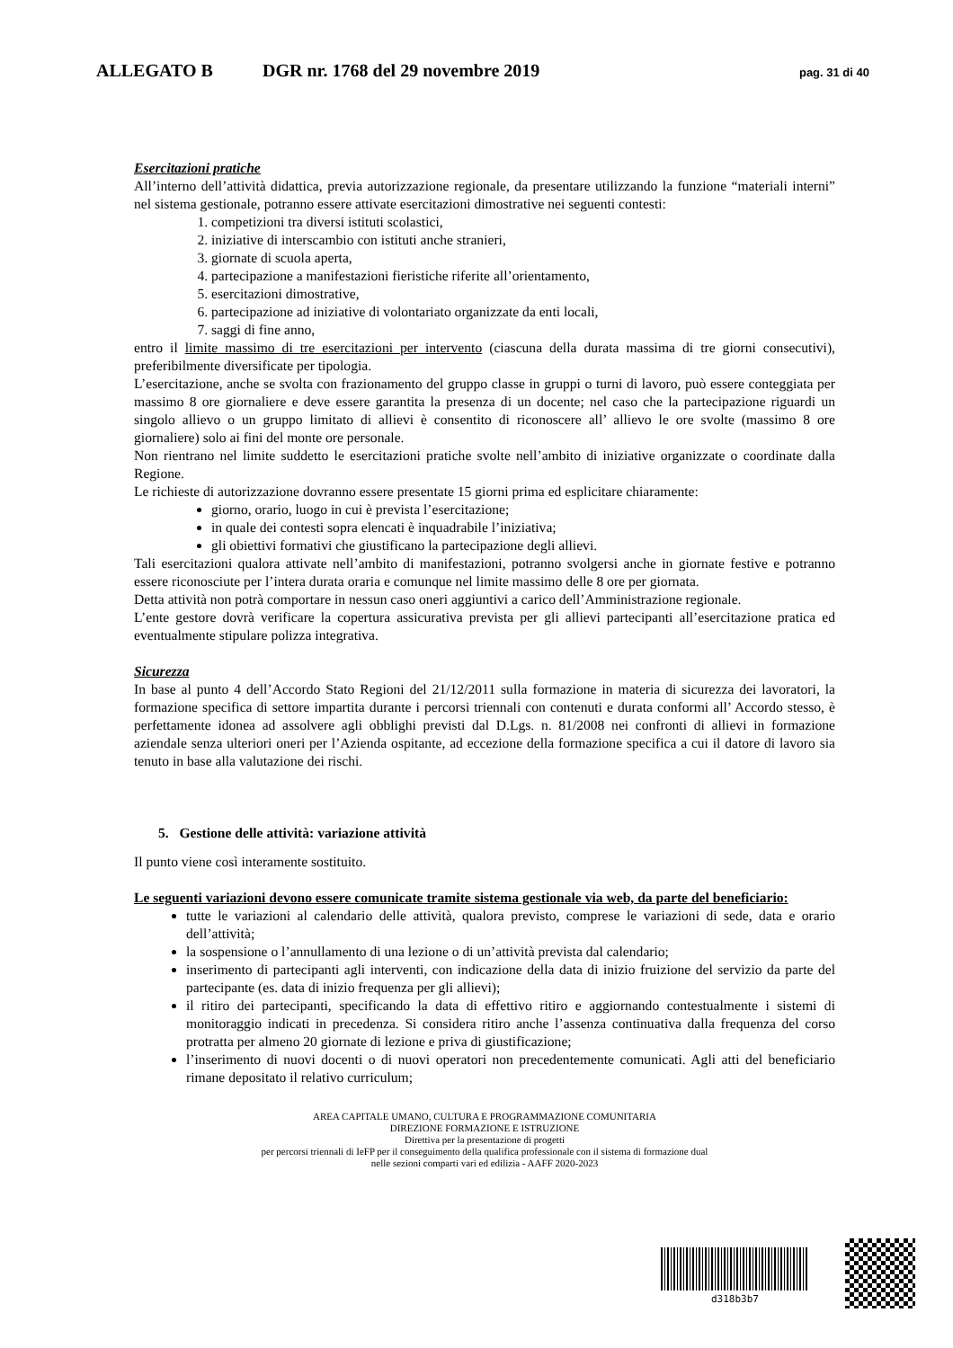ALLEGATO B DGR nr. 1768 del 29 novembre 2019 pag. 31 di 40
Esercitazioni pratiche
All’interno dell’attività didattica, previa autorizzazione regionale, da presentare utilizzando la funzione “materiali interni” nel sistema gestionale, potranno essere attivate esercitazioni dimostrative nei seguenti contesti:
1. competizioni tra diversi istituti scolastici,
2. iniziative di interscambio con istituti anche stranieri,
3. giornate di scuola aperta,
4. partecipazione a manifestazioni fieristiche riferite all’orientamento,
5. esercitazioni dimostrative,
6. partecipazione ad iniziative di volontariato organizzate da enti locali,
7. saggi di fine anno,
entro il limite massimo di tre esercitazioni per intervento (ciascuna della durata massima di tre giorni consecutivi), preferibilmente diversificate per tipologia.
L’esercitazione, anche se svolta con frazionamento del gruppo classe in gruppi o turni di lavoro, può essere conteggiata per massimo 8 ore giornaliere e deve essere garantita la presenza di un docente; nel caso che la partecipazione riguardi un singolo allievo o un gruppo limitato di allievi è consentito di riconoscere all’ allievo le ore svolte (massimo 8 ore giornaliere) solo ai fini del monte ore personale.
Non rientrano nel limite suddetto le esercitazioni pratiche svolte nell’ambito di iniziative organizzate o coordinate dalla Regione.
Le richieste di autorizzazione dovranno essere presentate 15 giorni prima ed esplicitare chiaramente:
giorno, orario, luogo in cui è prevista l’esercitazione;
in quale dei contesti sopra elencati è inquadrabile l’iniziativa;
gli obiettivi formativi che giustificano la partecipazione degli allievi.
Tali esercitazioni qualora attivate nell’ambito di manifestazioni, potranno svolgersi anche in giornate festive e potranno essere riconosciute per l’intera durata oraria e comunque nel limite massimo delle 8 ore per giornata.
Detta attività non potrà comportare in nessun caso oneri aggiuntivi a carico dell’Amministrazione regionale.
L’ente gestore dovrà verificare la copertura assicurativa prevista per gli allievi partecipanti all’esercitazione pratica ed eventualmente stipulare polizza integrativa.
Sicurezza
In base al punto 4 dell’Accordo Stato Regioni del 21/12/2011 sulla formazione in materia di sicurezza dei lavoratori, la formazione specifica di settore impartita durante i percorsi triennali con contenuti e durata conformi all’ Accordo stesso, è perfettamente idonea ad assolvere agli obblighi previsti dal D.Lgs. n. 81/2008 nei confronti di allievi in formazione aziendale senza ulteriori oneri per l’Azienda ospitante, ad eccezione della formazione specifica a cui il datore di lavoro sia tenuto in base alla valutazione dei rischi.
5. Gestione delle attività: variazione attività
Il punto viene così interamente sostituito.
Le seguenti variazioni devono essere comunicate tramite sistema gestionale via web, da parte del beneficiario:
tutte le variazioni al calendario delle attività, qualora previsto, comprese le variazioni di sede, data e orario dell’attività;
la sospensione o l’annullamento di una lezione o di un’attività prevista dal calendario;
inserimento di partecipanti agli interventi, con indicazione della data di inizio fruizione del servizio da parte del partecipante (es. data di inizio frequenza per gli allievi);
il ritiro dei partecipanti, specificando la data di effettivo ritiro e aggiornando contestualmente i sistemi di monitoraggio indicati in precedenza. Si considera ritiro anche l’assenza continuativa dalla frequenza del corso protratta per almeno 20 giornate di lezione e priva di giustificazione;
l’inserimento di nuovi docenti o di nuovi operatori non precedentemente comunicati. Agli atti del beneficiario rimane depositato il relativo curriculum;
AREA CAPITALE UMANO, CULTURA E PROGRAMMAZIONE COMUNITARIA
DIREZIONE FORMAZIONE E ISTRUZIONE
Direttiva per la presentazione di progetti
per percorsi triennali di IeFP per il conseguimento della qualifica professionale con il sistema di formazione dual
nelle sezioni comparti vari ed edilizia - AAFF 2020-2023
d318b3b7